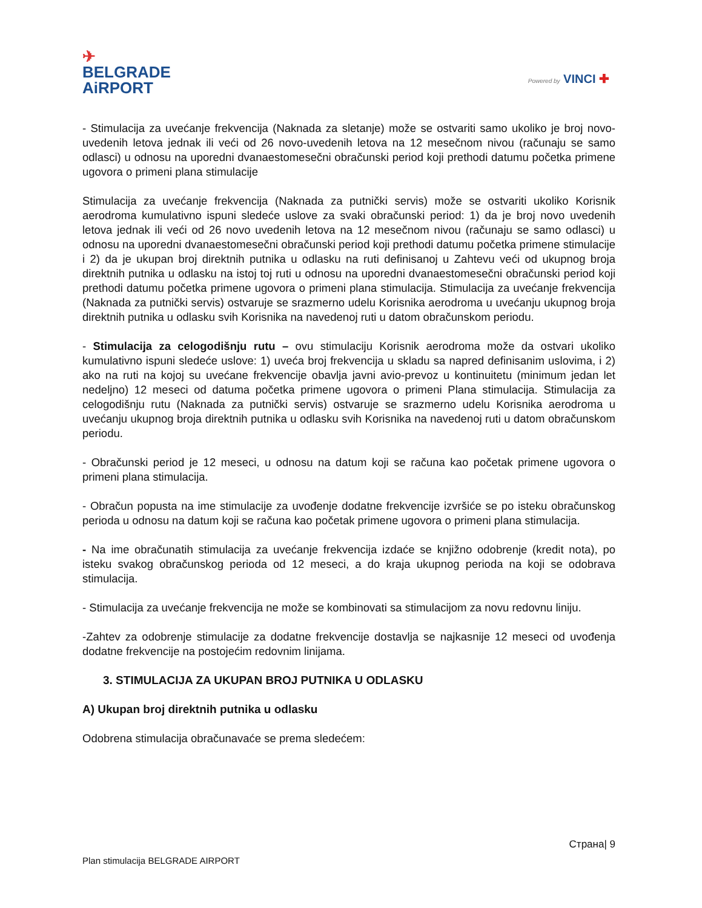✈
BELGRADE
AiRPORT
Powered by VINCI ✚
- Stimulacija za uvećanje frekvencija (Naknada za sletanje) može se ostvariti samo ukoliko je broj novo-uvedenih letova jednak ili veći od 26 novo-uvedenih letova na 12 mesečnom nivou (računaju se samo odlasci) u odnosu na uporedni dvanaestomesečni obračunski period koji prethodi datumu početka primene ugovora o primeni plana stimulacije
Stimulacija za uvećanje frekvencija (Naknada za putnički servis) može se ostvariti ukoliko Korisnik aerodroma kumulativno ispuni sledeće uslove za svaki obračunski period: 1) da je broj novo uvedenih letova jednak ili veći od 26 novo uvedenih letova na 12 mesečnom nivou (računaju se samo odlasci) u odnosu na uporedni dvanaestomesečni obračunski period koji prethodi datumu početka primene stimulacije i 2) da je ukupan broj direktnih putnika u odlasku na ruti definisanoj u Zahtevu veći od ukupnog broja direktnih putnika u odlasku na istoj toj ruti u odnosu na uporedni dvanaestomesečni obračunski period koji prethodi datumu početka primene ugovora o primeni plana stimulacija. Stimulacija za uvećanje frekvencija (Naknada za putnički servis) ostvaruje se srazmerno udelu Korisnika aerodroma u uvećanju ukupnog broja direktnih putnika u odlasku svih Korisnika na navedenoj ruti u datom obračunskom periodu.
- Stimulacija za celogodišnju rutu – ovu stimulaciju Korisnik aerodroma može da ostvari ukoliko kumulativno ispuni sledeće uslove: 1) uveća broj frekvencija u skladu sa napred definisanim uslovima, i 2) ako na ruti na kojoj su uvećane frekvencije obavlja javni avio-prevoz u kontinuitetu (minimum jedan let nedeljno) 12 meseci od datuma početka primene ugovora o primeni Plana stimulacija. Stimulacija za celogodišnju rutu (Naknada za putnički servis) ostvaruje se srazmerno udelu Korisnika aerodroma u uvećanju ukupnog broja direktnih putnika u odlasku svih Korisnika na navedenoj ruti u datom obračunskom periodu.
- Obračunski period je 12 meseci, u odnosu na datum koji se računa kao početak primene ugovora o primeni plana stimulacija.
- Obračun popusta na ime stimulacije za uvođenje dodatne frekvencije izvršiće se po isteku obračunskog perioda u odnosu na datum koji se računa kao početak primene ugovora o primeni plana stimulacija.
- Na ime obračunatih stimulacija za uvećanje frekvencija izdaće se knjižno odobrenje (kredit nota), po isteku svakog obračunskog perioda od 12 meseci, a do kraja ukupnog perioda na koji se odobrava stimulacija.
- Stimulacija za uvećanje frekvencija ne može se kombinovati sa stimulacijom za novu redovnu liniju.
-Zahtev za odobrenje stimulacije za dodatne frekvencije dostavlja se najkasnije 12 meseci od uvođenja dodatne frekvencije na postojećim redovnim linijama.
3. STIMULACIJA ZA UKUPAN BROJ PUTNIKA U ODLASKU
A) Ukupan broj direktnih putnika u odlasku
Odobrena stimulacija obračunavaće se prema sledećem:
Страна| 9
Plan stimulacija BELGRADE AIRPORT